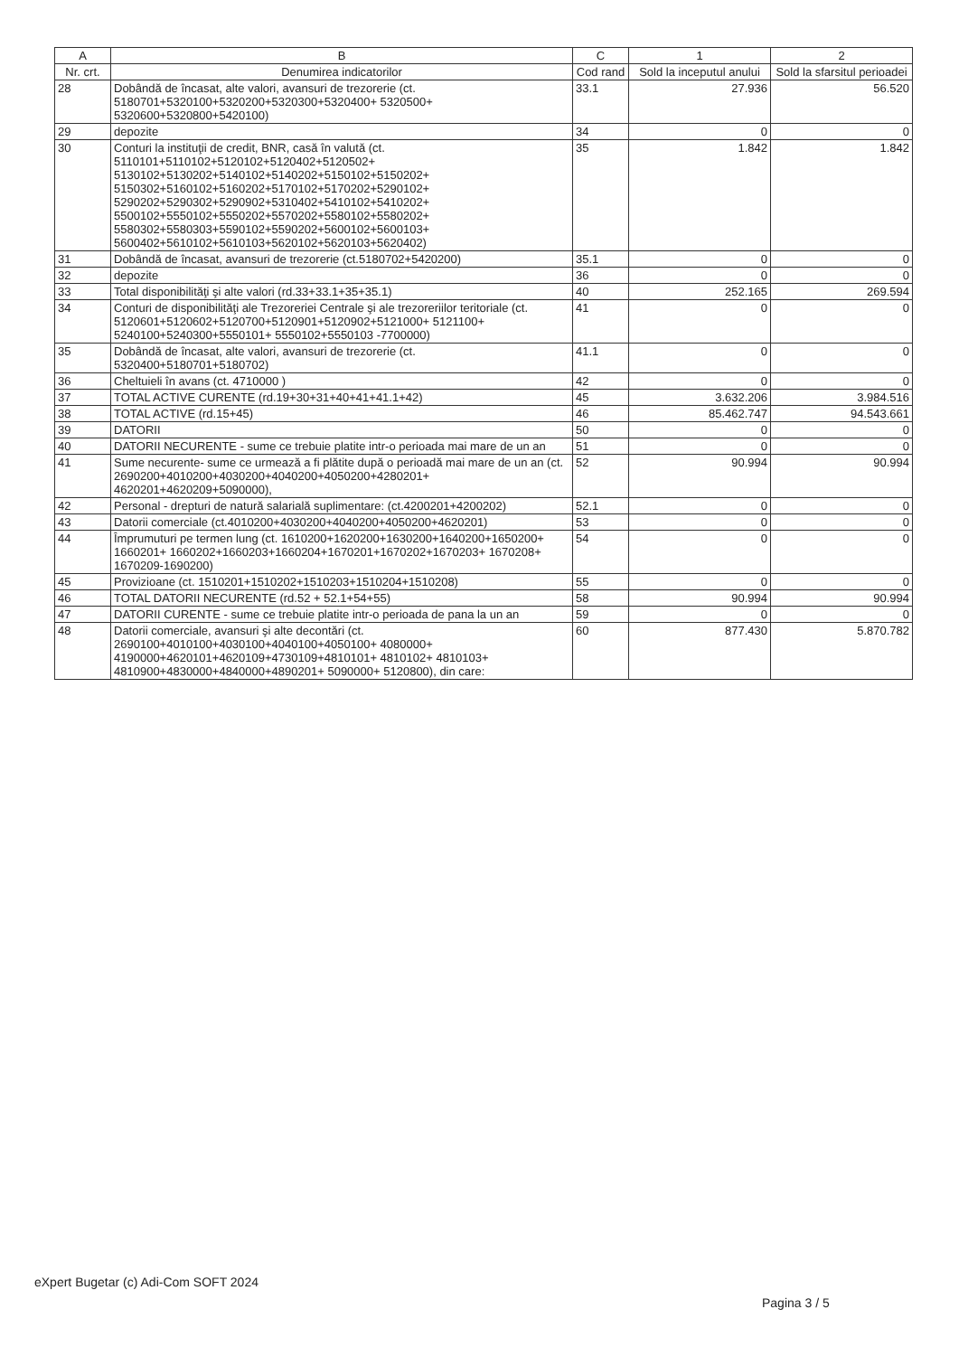| A | B | C | 1 | 2 |
| --- | --- | --- | --- | --- |
| Nr. crt. | Denumirea indicatorilor | Cod rand | Sold la inceputul anului | Sold la sfarsitul perioadei |
| 28 | Dobândă de încasat, alte valori, avansuri de trezorerie (ct. 5180701+5320100+5320200+5320300+5320400+ 5320500+ 5320600+5320800+5420100) | 33.1 | 27.936 | 56.520 |
| 29 | depozite | 34 | 0 | 0 |
| 30 | Conturi la instituţii de credit, BNR, casă în valută (ct. 5110101+5110102+5120102+5120402+5120502+ 5130102+5130202+5140102+5140202+5150102+5150202+ 5150302+5160102+5160202+5170102+5170202+5290102+ 5290202+5290302+5290902+5310402+5410102+5410202+ 5500102+5550102+5550202+5570202+5580102+5580202+ 5580302+5580303+5590102+5590202+5600102+5600103+ 5600402+5610102+5610103+5620102+5620103+5620402) | 35 | 1.842 | 1.842 |
| 31 | Dobândă de încasat, avansuri de trezorerie (ct.5180702+5420200) | 35.1 | 0 | 0 |
| 32 | depozite | 36 | 0 | 0 |
| 33 | Total disponibilităţi şi alte valori (rd.33+33.1+35+35.1) | 40 | 252.165 | 269.594 |
| 34 | Conturi de disponibilităţi ale Trezoreriei Centrale şi ale trezoreriilor teritoriale (ct. 5120601+5120602+5120700+5120901+5120902+5121000+ 5121100+ 5240100+5240300+5550101+ 5550102+5550103 -7700000) | 41 | 0 | 0 |
| 35 | Dobândă de încasat, alte valori, avansuri de trezorerie (ct. 5320400+5180701+5180702) | 41.1 | 0 | 0 |
| 36 | Cheltuieli în avans (ct. 4710000 ) | 42 | 0 | 0 |
| 37 | TOTAL ACTIVE CURENTE (rd.19+30+31+40+41+41.1+42) | 45 | 3.632.206 | 3.984.516 |
| 38 | TOTAL ACTIVE (rd.15+45) | 46 | 85.462.747 | 94.543.661 |
| 39 | DATORII | 50 | 0 | 0 |
| 40 | DATORII NECURENTE - sume ce trebuie platite intr-o perioada mai mare de un an | 51 | 0 | 0 |
| 41 | Sume necurente- sume ce urmează a fi plătite după o perioadă mai mare de un an (ct. 2690200+4010200+4030200+4040200+4050200+4280201+ 4620201+4620209+5090000), | 52 | 90.994 | 90.994 |
| 42 | Personal - drepturi de natură salarială suplimentare: (ct.4200201+4200202) | 52.1 | 0 | 0 |
| 43 | Datorii comerciale (ct.4010200+4030200+4040200+4050200+4620201) | 53 | 0 | 0 |
| 44 | Împrumuturi pe termen lung (ct. 1610200+1620200+1630200+1640200+1650200+ 1660201+ 1660202+1660203+1660204+1670201+1670202+1670203+ 1670208+ 1670209-1690200) | 54 | 0 | 0 |
| 45 | Provizioane (ct. 1510201+1510202+1510203+1510204+1510208) | 55 | 0 | 0 |
| 46 | TOTAL DATORII NECURENTE (rd.52 + 52.1+54+55) | 58 | 90.994 | 90.994 |
| 47 | DATORII CURENTE - sume ce trebuie platite intr-o perioada de pana la un an | 59 | 0 | 0 |
| 48 | Datorii comerciale, avansuri şi alte decontări (ct. 2690100+4010100+4030100+4040100+4050100+ 4080000+ 4190000+4620101+4620109+4730109+4810101+ 4810102+ 4810103+ 4810900+4830000+4840000+4890201+ 5090000+ 5120800), din care: | 60 | 877.430 | 5.870.782 |
eXpert Bugetar (c) Adi-Com SOFT 2024
Pagina 3 / 5